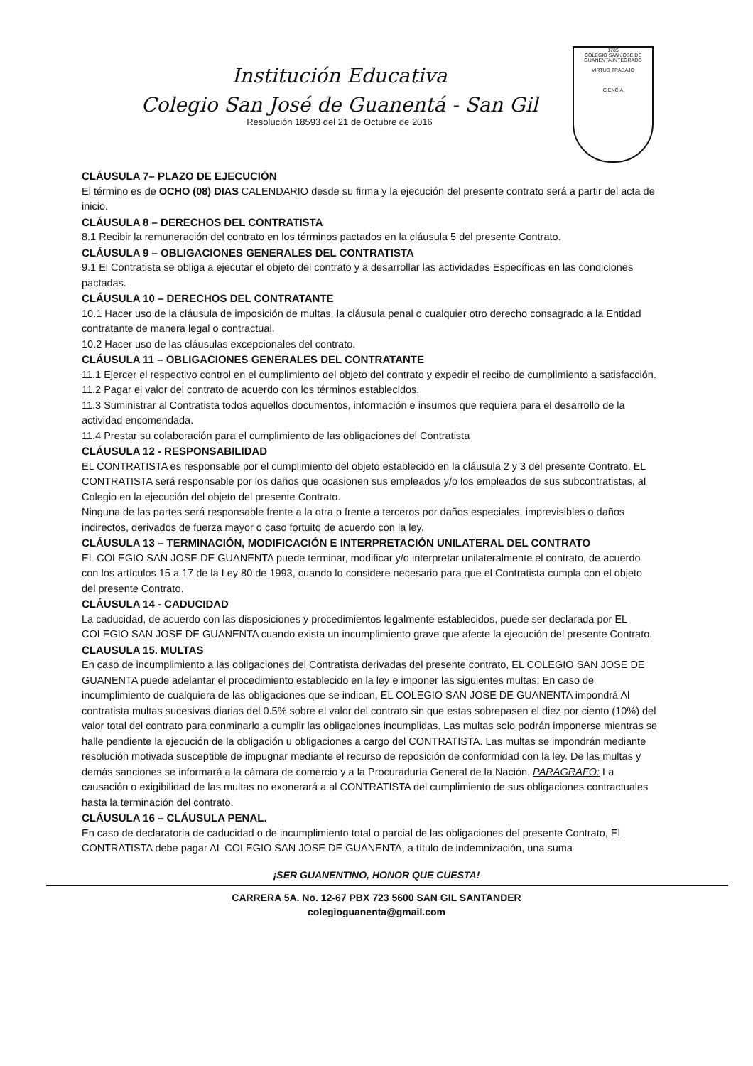Institución Educativa
Colegio San José de Guanentá - San Gil
Resolución 18593 del 21 de Octubre de 2016
1785
COLEGIO SAN JOSE DE GUANENTA INTEGRADO
VIRTUD TRABAJO
CIENCIA
CLÁUSULA 7– PLAZO DE EJECUCIÓN
El término es de OCHO (08) DIAS CALENDARIO desde su firma y la ejecución del presente contrato será a partir del acta de inicio.
CLÁUSULA 8 – DERECHOS DEL CONTRATISTA
8.1 Recibir la remuneración del contrato en los términos pactados en la cláusula 5 del presente Contrato.
CLÁUSULA 9 – OBLIGACIONES GENERALES DEL CONTRATISTA
9.1 El Contratista se obliga a ejecutar el objeto del contrato y a desarrollar las actividades Específicas en las condiciones pactadas.
CLÁUSULA 10 – DERECHOS DEL CONTRATANTE
10.1 Hacer uso de la cláusula de imposición de multas, la cláusula penal o cualquier otro derecho consagrado a la Entidad contratante de manera legal o contractual.
10.2 Hacer uso de las cláusulas excepcionales del contrato.
CLÁUSULA 11 – OBLIGACIONES GENERALES DEL CONTRATANTE
11.1 Ejercer el respectivo control en el cumplimiento del objeto del contrato y expedir el recibo de cumplimiento a satisfacción.
11.2 Pagar el valor del contrato de acuerdo con los términos establecidos.
11.3 Suministrar al Contratista todos aquellos documentos, información e insumos que requiera para el desarrollo de la actividad encomendada.
11.4 Prestar su colaboración para el cumplimiento de las obligaciones del Contratista
CLÁUSULA 12 - RESPONSABILIDAD
EL CONTRATISTA es responsable por el cumplimiento del objeto establecido en la cláusula 2 y 3 del presente Contrato. EL CONTRATISTA será responsable por los daños que ocasionen sus empleados y/o los empleados de sus subcontratistas, al Colegio en la ejecución del objeto del presente Contrato.
Ninguna de las partes será responsable frente a la otra o frente a terceros por daños especiales, imprevisibles o daños indirectos, derivados de fuerza mayor o caso fortuito de acuerdo con la ley.
CLÁUSULA 13 – TERMINACIÓN, MODIFICACIÓN E INTERPRETACIÓN UNILATERAL DEL CONTRATO
EL COLEGIO SAN JOSE DE GUANENTA puede terminar, modificar y/o interpretar unilateralmente el contrato, de acuerdo con los artículos 15 a 17 de la Ley 80 de 1993, cuando lo considere necesario para que el Contratista cumpla con el objeto del presente Contrato.
CLÁUSULA 14 - CADUCIDAD
La caducidad, de acuerdo con las disposiciones y procedimientos legalmente establecidos, puede ser declarada por EL COLEGIO SAN JOSE DE GUANENTA cuando exista un incumplimiento grave que afecte la ejecución del presente Contrato.
CLAUSULA 15. MULTAS
En caso de incumplimiento a las obligaciones del Contratista derivadas del presente contrato, EL COLEGIO SAN JOSE DE GUANENTA puede adelantar el procedimiento establecido en la ley e imponer las siguientes multas: En caso de incumplimiento de cualquiera de las obligaciones que se indican, EL COLEGIO SAN JOSE DE GUANENTA impondrá Al contratista multas sucesivas diarias del 0.5% sobre el valor del contrato sin que estas sobrepasen el diez por ciento (10%) del valor total del contrato para conminarlo a cumplir las obligaciones incumplidas. Las multas solo podrán imponerse mientras se halle pendiente la ejecución de la obligación u obligaciones a cargo del CONTRATISTA. Las multas se impondrán mediante resolución motivada susceptible de impugnar mediante el recurso de reposición de conformidad con la ley. De las multas y demás sanciones se informará a la cámara de comercio y a la Procuraduría General de la Nación. PARAGRAFO: La causación o exigibilidad de las multas no exonerará a al CONTRATISTA del cumplimiento de sus obligaciones contractuales hasta la terminación del contrato.
CLÁUSULA 16 – CLÁUSULA PENAL.
En caso de declaratoria de caducidad o de incumplimiento total o parcial de las obligaciones del presente Contrato, EL CONTRATISTA debe pagar AL COLEGIO SAN JOSE DE GUANENTA, a título de indemnización, una suma
¡SER GUANENTINO, HONOR QUE CUESTA!
CARRERA 5A. No. 12-67 PBX 723 5600 SAN GIL SANTANDER
colegioguanenta@gmail.com